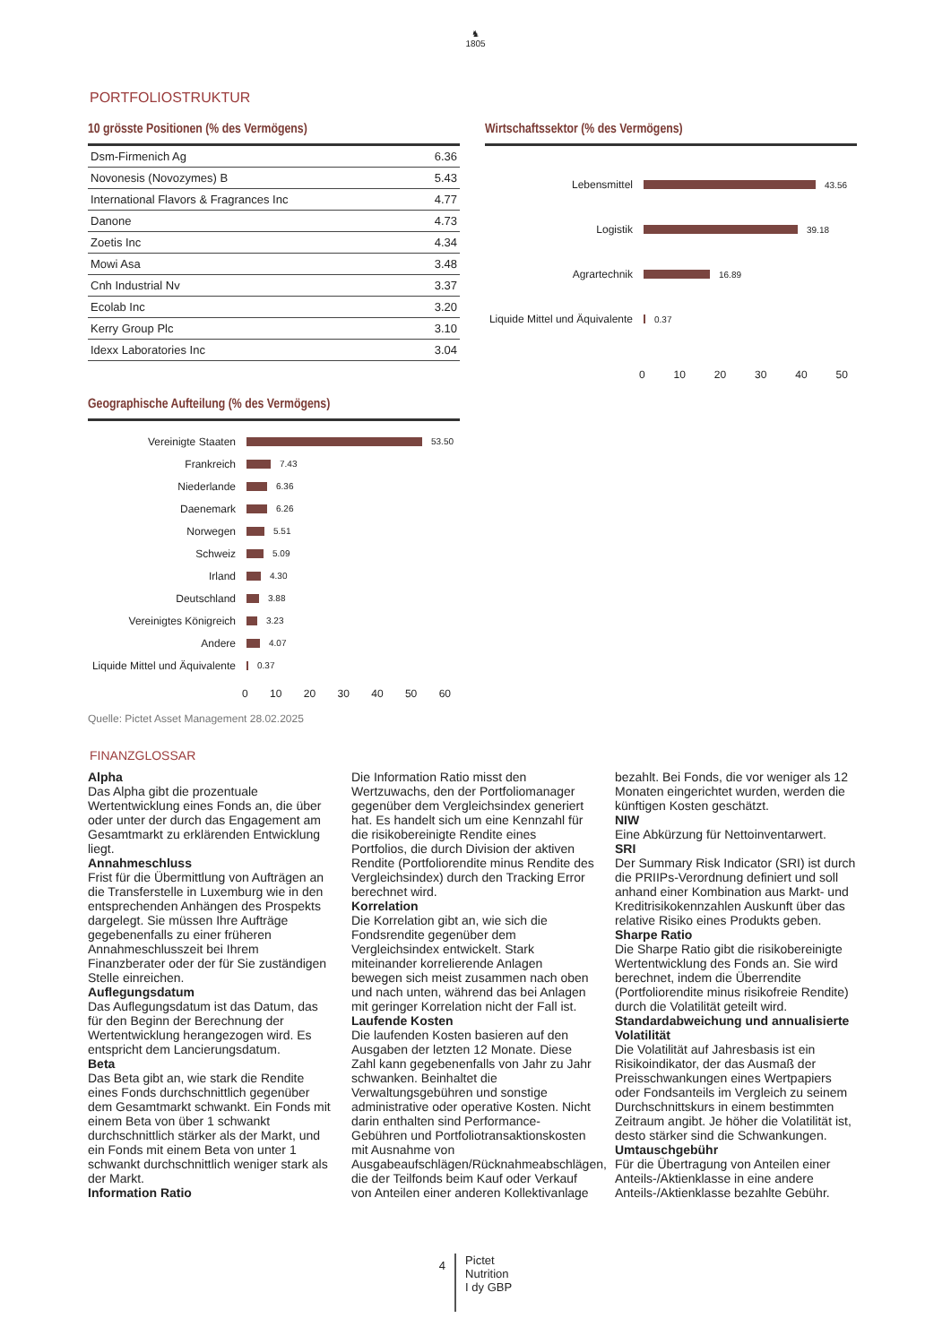♞
1805
PORTFOLIOSTRUKTUR
10 grösste Positionen (% des Vermögens)
| Dsm-Firmenich Ag | 6.36 |
| Novonesis (Novozymes) B | 5.43 |
| International Flavors & Fragrances Inc | 4.77 |
| Danone | 4.73 |
| Zoetis Inc | 4.34 |
| Mowi Asa | 3.48 |
| Cnh Industrial Nv | 3.37 |
| Ecolab Inc | 3.20 |
| Kerry Group Plc | 3.10 |
| Idexx Laboratories Inc | 3.04 |
Geographische Aufteilung (% des Vermögens)
Vereinigte Staaten 53.50
Frankreich 7.43
Niederlande 6.36
Daenemark 6.26
Norwegen 5.51
Schweiz 5.09
Irland 4.30
Deutschland 3.88
Vereinigtes Königreich 3.23
Andere 4.07
Liquide Mittel und Äquivalente 0.37
0 10 20 30 40 50 60
Wirtschaftssektor (% des Vermögens)
Lebensmittel 43.56
Logistik 39.18
Agrartechnik 16.89
Liquide Mittel und Äquivalente 0.37
0 10 20 30 40 50
Quelle: Pictet Asset Management 28.02.2025
FINANZGLOSSAR
Alpha
Das Alpha gibt die prozentuale Wertentwicklung eines Fonds an, die über oder unter der durch das Engagement am Gesamtmarkt zu erklärenden Entwicklung liegt.
Annahmeschluss
Frist für die Übermittlung von Aufträgen an die Transferstelle in Luxemburg wie in den entsprechenden Anhängen des Prospekts dargelegt. Sie müssen Ihre Aufträge gegebenenfalls zu einer früheren Annahmeschlusszeit bei Ihrem Finanzberater oder der für Sie zuständigen Stelle einreichen.
Auflegungsdatum
Das Auflegungsdatum ist das Datum, das für den Beginn der Berechnung der Wertentwicklung herangezogen wird. Es entspricht dem Lancierungsdatum.
Beta
Das Beta gibt an, wie stark die Rendite eines Fonds durchschnittlich gegenüber dem Gesamtmarkt schwankt. Ein Fonds mit einem Beta von über 1 schwankt durchschnittlich stärker als der Markt, und ein Fonds mit einem Beta von unter 1 schwankt durchschnittlich weniger stark als der Markt.
Information Ratio
Die Information Ratio misst den Wertzuwachs, den der Portfoliomanager gegenüber dem Vergleichsindex generiert hat. Es handelt sich um eine Kennzahl für die risikobereinigte Rendite eines Portfolios, die durch Division der aktiven Rendite (Portfoliorendite minus Rendite des Vergleichsindex) durch den Tracking Error berechnet wird.
Korrelation
Die Korrelation gibt an, wie sich die Fondsrendite gegenüber dem Vergleichsindex entwickelt. Stark miteinander korrelierende Anlagen bewegen sich meist zusammen nach oben und nach unten, während das bei Anlagen mit geringer Korrelation nicht der Fall ist.
Laufende Kosten
Die laufenden Kosten basieren auf den Ausgaben der letzten 12 Monate. Diese Zahl kann gegebenenfalls von Jahr zu Jahr schwanken. Beinhaltet die Verwaltungsgebühren und sonstige administrative oder operative Kosten. Nicht darin enthalten sind Performance-Gebühren und Portfoliotransaktionskosten mit Ausnahme von Ausgabeaufschlägen/Rücknahmeabschlägen, die der Teilfonds beim Kauf oder Verkauf von Anteilen einer anderen Kollektivanlage bezahlt. Bei Fonds, die vor weniger als 12 Monaten eingerichtet wurden, werden die künftigen Kosten geschätzt.
NIW
Eine Abkürzung für Nettoinventarwert.
SRI
Der Summary Risk Indicator (SRI) ist durch die PRIIPs-Verordnung definiert und soll anhand einer Kombination aus Markt- und Kreditrisikokennzahlen Auskunft über das relative Risiko eines Produkts geben.
Sharpe Ratio
Die Sharpe Ratio gibt die risikobereinigte Wertentwicklung des Fonds an. Sie wird berechnet, indem die Überrendite (Portfoliorendite minus risikofreie Rendite) durch die Volatilität geteilt wird.
Standardabweichung und annualisierte Volatilität
Die Volatilität auf Jahresbasis ist ein Risikoindikator, der das Ausmaß der Preisschwankungen eines Wertpapiers oder Fondsanteils im Vergleich zu seinem Durchschnittskurs in einem bestimmten Zeitraum angibt. Je höher die Volatilität ist, desto stärker sind die Schwankungen.
Umtauschgebühr
Für die Übertragung von Anteilen einer Anteils-/Aktienklasse in eine andere Anteils-/Aktienklasse bezahlte Gebühr.
4
Pictet
Nutrition
I dy GBP